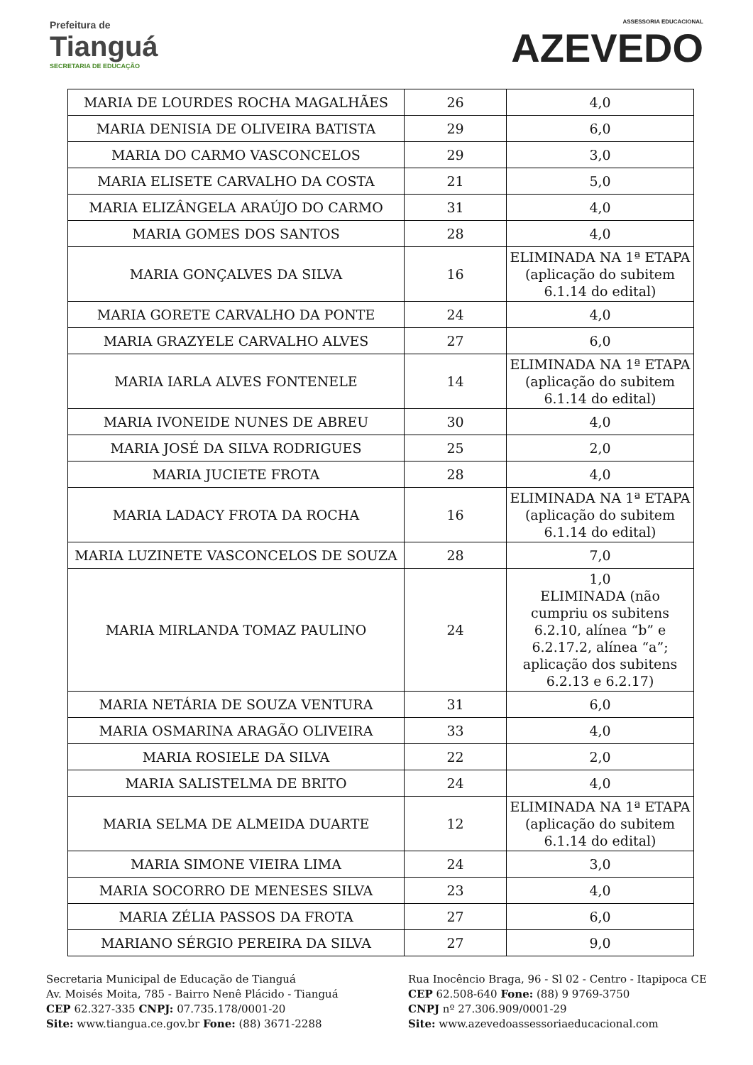Prefeitura de
Tianguá
SECRETARIA DE EDUCAÇÃO
ASSESSORIA EDUCACIONAL
AZEVEDO
| MARIA DE LOURDES ROCHA MAGALHÃES | 26 | 4,0 |
| MARIA DENISIA DE OLIVEIRA BATISTA | 29 | 6,0 |
| MARIA DO CARMO VASCONCELOS | 29 | 3,0 |
| MARIA ELISETE CARVALHO DA COSTA | 21 | 5,0 |
| MARIA ELIZÂNGELA ARAÚJO DO CARMO | 31 | 4,0 |
| MARIA GOMES DOS SANTOS | 28 | 4,0 |
| MARIA GONÇALVES DA SILVA | 16 | ELIMINADA NA 1ª ETAPA (aplicação do subitem 6.1.14 do edital) |
| MARIA GORETE CARVALHO DA PONTE | 24 | 4,0 |
| MARIA GRAZYELE CARVALHO ALVES | 27 | 6,0 |
| MARIA IARLA ALVES FONTENELE | 14 | ELIMINADA NA 1ª ETAPA (aplicação do subitem 6.1.14 do edital) |
| MARIA IVONEIDE NUNES DE ABREU | 30 | 4,0 |
| MARIA JOSÉ DA SILVA RODRIGUES | 25 | 2,0 |
| MARIA JUCIETE FROTA | 28 | 4,0 |
| MARIA LADACY FROTA DA ROCHA | 16 | ELIMINADA NA 1ª ETAPA (aplicação do subitem 6.1.14 do edital) |
| MARIA LUZINETE VASCONCELOS DE SOUZA | 28 | 7,0 |
| MARIA MIRLANDA TOMAZ PAULINO | 24 | 1,0 ELIMINADA (não cumpriu os subitens 6.2.10, alínea “b” e 6.2.17.2, alínea “a”; aplicação dos subitens 6.2.13 e 6.2.17) |
| MARIA NETÁRIA DE SOUZA VENTURA | 31 | 6,0 |
| MARIA OSMARINA ARAGÃO OLIVEIRA | 33 | 4,0 |
| MARIA ROSIELE DA SILVA | 22 | 2,0 |
| MARIA SALISTELMA DE BRITO | 24 | 4,0 |
| MARIA SELMA DE ALMEIDA DUARTE | 12 | ELIMINADA NA 1ª ETAPA (aplicação do subitem 6.1.14 do edital) |
| MARIA SIMONE VIEIRA LIMA | 24 | 3,0 |
| MARIA SOCORRO DE MENESES SILVA | 23 | 4,0 |
| MARIA ZÉLIA PASSOS DA FROTA | 27 | 6,0 |
| MARIANO SÉRGIO PEREIRA DA SILVA | 27 | 9,0 |
Secretaria Municipal de Educação de Tianguá
Av. Moisés Moita, 785 - Bairro Nenê Plácido - Tianguá
CEP 62.327-335 CNPJ: 07.735.178/0001-20
Site: www.tiangua.ce.gov.br Fone: (88) 3671-2288
Rua Inocêncio Braga, 96 - Sl 02 - Centro - Itapipoca CE
CEP 62.508-640 Fone: (88) 9 9769-3750
CNPJ nº 27.306.909/0001-29
Site: www.azevedoassessoriaeducacional.com